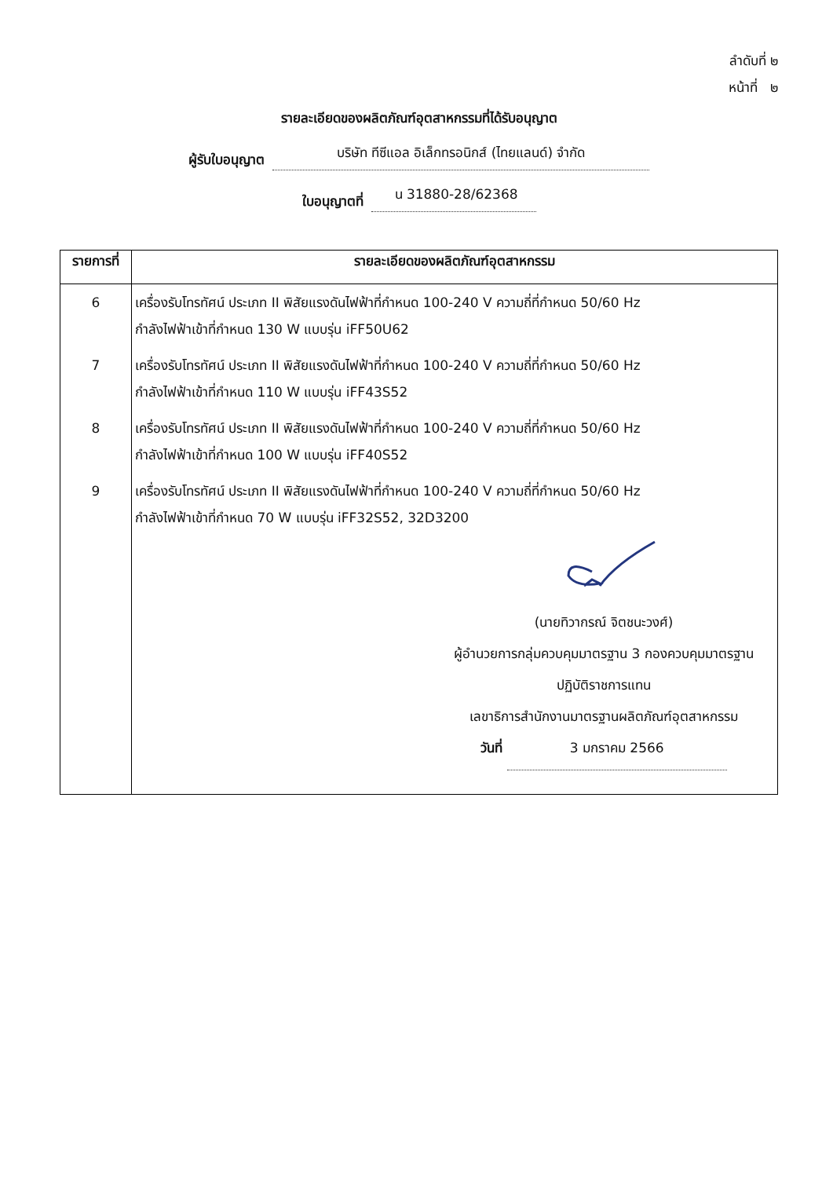ลำดับที่ ๒
หน้าที่ ๒
รายละเอียดของผลิตภัณฑ์อุตสาหกรรมที่ได้รับอนุญาต
ผู้รับใบอนุญาต บริษัท ทีซีแอล อิเล็กทรอนิกส์ (ไทยแลนด์) จำกัด
ใบอนุญาตที่ น 31880-28/62368
| รายการที่ | รายละเอียดของผลิตภัณฑ์อุตสาหกรรม |
| --- | --- |
| 6 | เครื่องรับโทรทัศน์ ประเภท II พิสัยแรงดันไฟฟ้าที่กำหนด 100-240 V ความถี่ที่กำหนด 50/60 Hz กำลังไฟฟ้าเข้าที่กำหนด 130 W แบบรุ่น iFF50U62 |
| 7 | เครื่องรับโทรทัศน์ ประเภท II พิสัยแรงดันไฟฟ้าที่กำหนด 100-240 V ความถี่ที่กำหนด 50/60 Hz กำลังไฟฟ้าเข้าที่กำหนด 110 W แบบรุ่น iFF43S52 |
| 8 | เครื่องรับโทรทัศน์ ประเภท II พิสัยแรงดันไฟฟ้าที่กำหนด 100-240 V ความถี่ที่กำหนด 50/60 Hz กำลังไฟฟ้าเข้าที่กำหนด 100 W แบบรุ่น iFF40S52 |
| 9 | เครื่องรับโทรทัศน์ ประเภท II พิสัยแรงดันไฟฟ้าที่กำหนด 100-240 V ความถี่ที่กำหนด 50/60 Hz กำลังไฟฟ้าเข้าที่กำหนด 70 W แบบรุ่น iFF32S52, 32D3200 |
| | (นายทิวากรณ์ จิตชนะวงศ์) ผู้อำนวยการกลุ่มควบคุมมาตรฐาน 3 กองควบคุมมาตรฐาน ปฏิบัติราชการแทน เลขาธิการสำนักงานมาตรฐานผลิตภัณฑ์อุตสาหกรรม วันที่ 3 มกราคม 2566 |